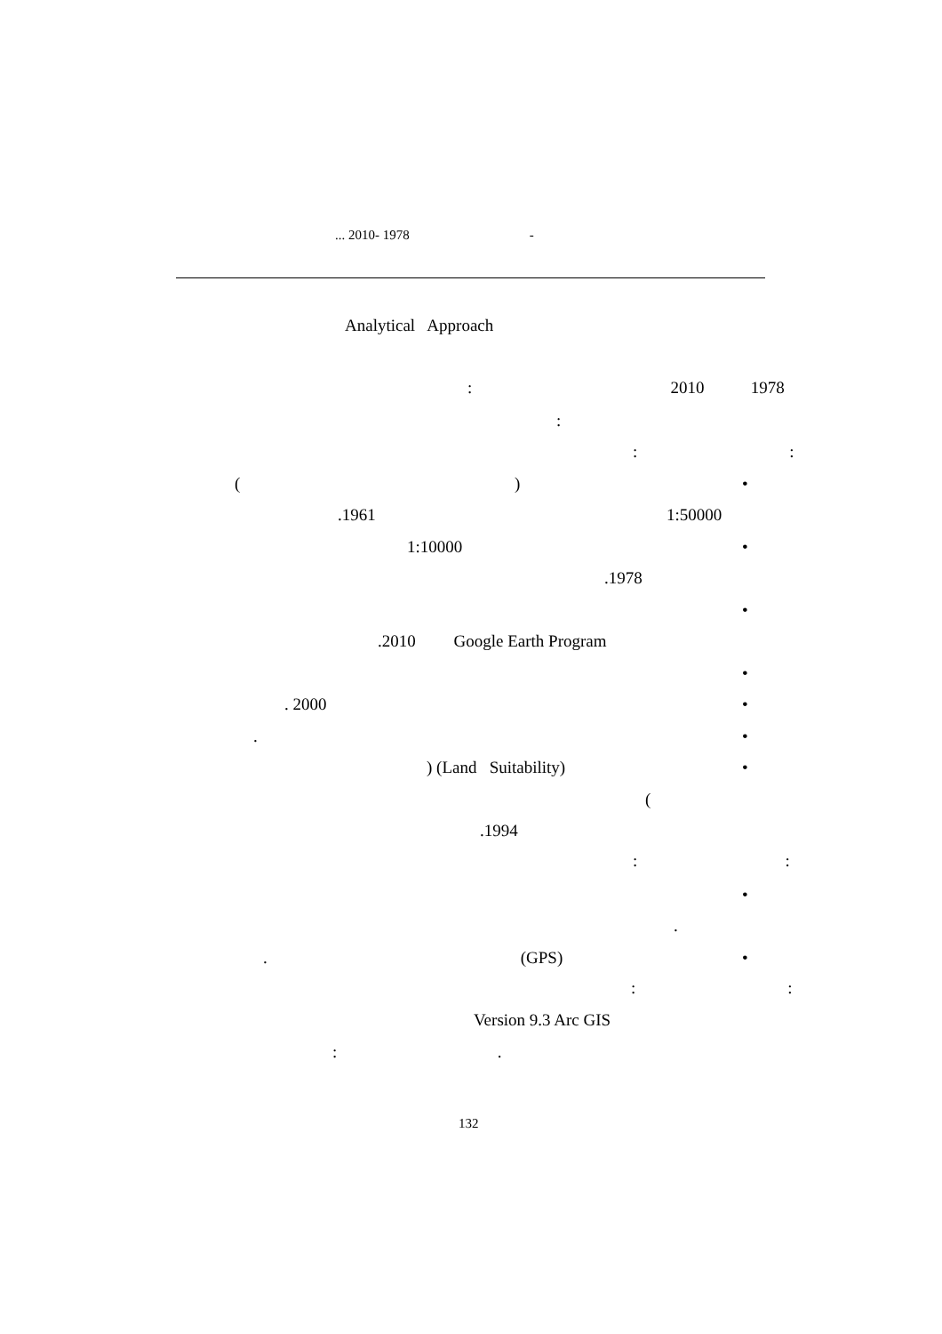... 2010- 1978 -
Analytical Approach
: 2010 1978
:
: :
( ) •
.1961 1:50000
1:10000 •
.1978
•
.2010 Google Earth Program
•
. 2000 •
. •
) (Land Suitability) •
(
.1994
: :
•
.
. (GPS) •
: :
Version 9.3 Arc GIS
: .
132